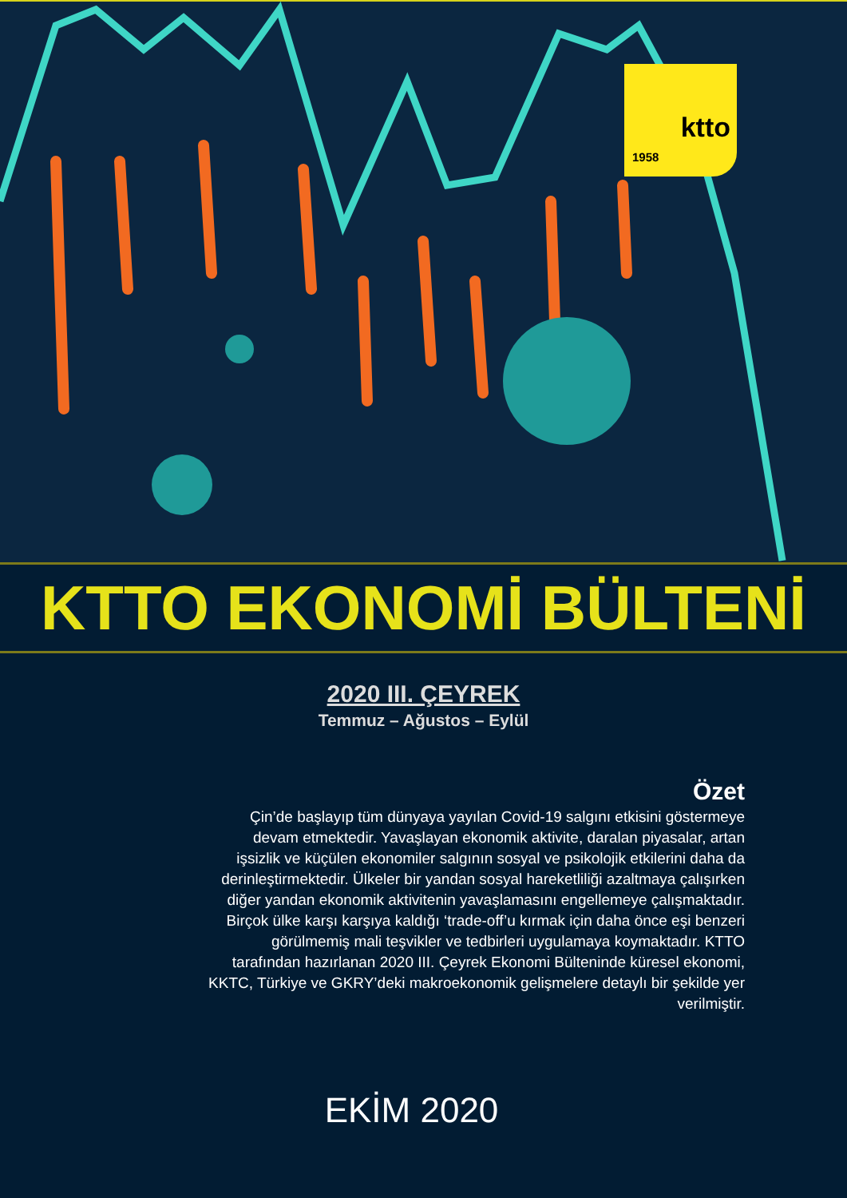ktto
1958
KTTO EKONOMİ BÜLTENİ
2020 III. ÇEYREK
Temmuz – Ağustos – Eylül
Özet
Çin’de başlayıp tüm dünyaya yayılan Covid-19 salgını etkisini göstermeye devam etmektedir. Yavaşlayan ekonomik aktivite, daralan piyasalar, artan işsizlik ve küçülen ekonomiler salgının sosyal ve psikolojik etkilerini daha da derinleştirmektedir. Ülkeler bir yandan sosyal hareketliliği azaltmaya çalışırken diğer yandan ekonomik aktivitenin yavaşlamasını engellemeye çalışmaktadır. Birçok ülke karşı karşıya kaldığı ‘trade-off’u kırmak için daha önce eşi benzeri görülmemiş mali teşvikler ve tedbirleri uygulamaya koymaktadır. KTTO tarafından hazırlanan 2020 III. Çeyrek Ekonomi Bülteninde küresel ekonomi, KKTC, Türkiye ve GKRY’deki makroekonomik gelişmelere detaylı bir şekilde yer verilmiştir.
EKİM 2020